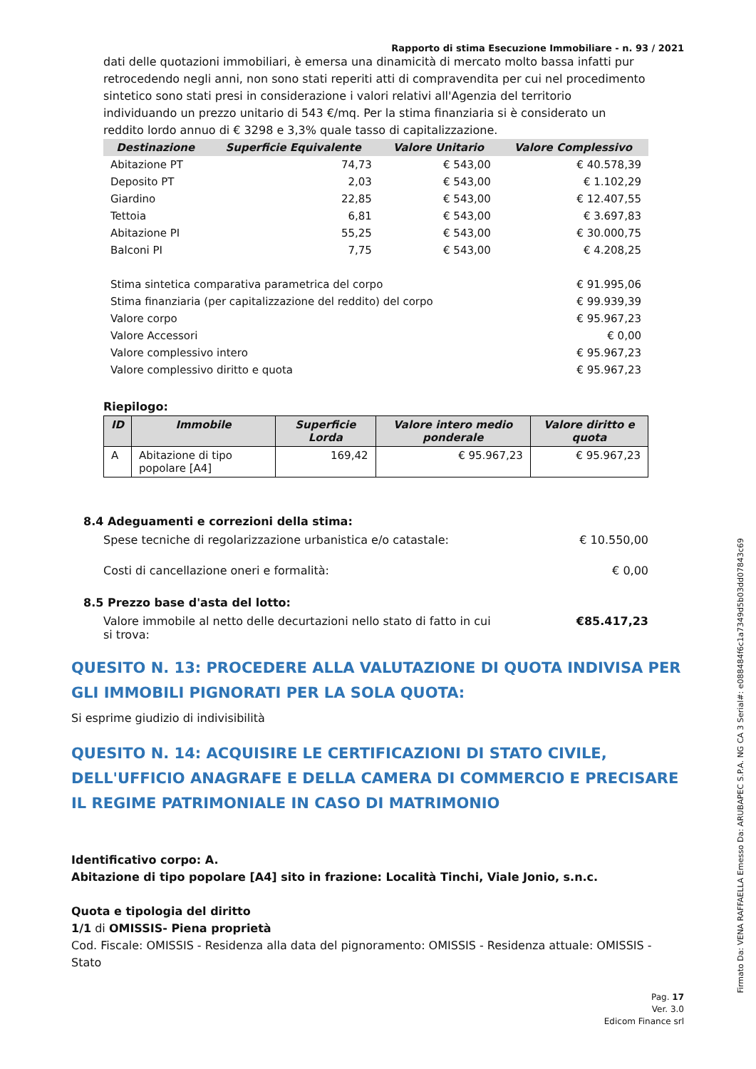Rapporto di stima Esecuzione Immobiliare - n. 93 / 2021
dati delle quotazioni immobiliari, è emersa una dinamicità di mercato molto bassa infatti pur retrocedendo negli anni, non sono stati reperiti atti di compravendita per cui nel procedimento sintetico sono stati presi in considerazione i valori relativi all'Agenzia del territorio individuando un prezzo unitario di 543 €/mq. Per la stima finanziaria si è considerato un reddito lordo annuo di € 3298 e 3,3% quale tasso di capitalizzazione.
| Destinazione | Superficie Equivalente | Valore Unitario | Valore Complessivo |
| --- | --- | --- | --- |
| Abitazione PT | 74,73 | € 543,00 | € 40.578,39 |
| Deposito PT | 2,03 | € 543,00 | € 1.102,29 |
| Giardino | 22,85 | € 543,00 | € 12.407,55 |
| Tettoia | 6,81 | € 543,00 | € 3.697,83 |
| Abitazione PI | 55,25 | € 543,00 | € 30.000,75 |
| Balconi PI | 7,75 | € 543,00 | € 4.208,25 |
| Stima sintetica comparativa parametrica del corpo | | | € 91.995,06 |
| Stima finanziaria (per capitalizzazione del reddito) del corpo | | | € 99.939,39 |
| Valore corpo | | | € 95.967,23 |
| Valore Accessori | | | € 0,00 |
| Valore complessivo intero | | | € 95.967,23 |
| Valore complessivo diritto e quota | | | € 95.967,23 |
Riepilogo:
| ID | Immobile | Superficie Lorda | Valore intero medio ponderale | Valore diritto e quota |
| --- | --- | --- | --- | --- |
| A | Abitazione di tipo popolare [A4] | 169,42 | € 95.967,23 | € 95.967,23 |
8.4 Adeguamenti e correzioni della stima:
Spese tecniche di regolarizzazione urbanistica e/o catastale: € 10.550,00
Costi di cancellazione oneri e formalità: € 0,00
8.5 Prezzo base d'asta del lotto:
Valore immobile al netto delle decurtazioni nello stato di fatto in cui si trova: €85.417,23
QUESITO N. 13: PROCEDERE ALLA VALUTAZIONE DI QUOTA INDIVISA PER GLI IMMOBILI PIGNORATI PER LA SOLA QUOTA:
Si esprime giudizio di indivisibilità
QUESITO N. 14: ACQUISIRE LE CERTIFICAZIONI DI STATO CIVILE, DELL'UFFICIO ANAGRAFE E DELLA CAMERA DI COMMERCIO E PRECISARE IL REGIME PATRIMONIALE IN CASO DI MATRIMONIO
Identificativo corpo: A.
Abitazione di tipo popolare [A4] sito in frazione: Località Tinchi, Viale Jonio, s.n.c.
Quota e tipologia del diritto
1/1 di OMISSIS- Piena proprietà
Cod. Fiscale: OMISSIS - Residenza alla data del pignoramento: OMISSIS - Residenza attuale: OMISSIS - Stato
Pag. 17
Ver. 3.0
Edicom Finance srl
Firmato Da: VENA RAFFAELLA Emesso Da: ARUBAPEC S.P.A. NG CA 3 Serial#: e088484f6c1a7349d5b03dd07843c69